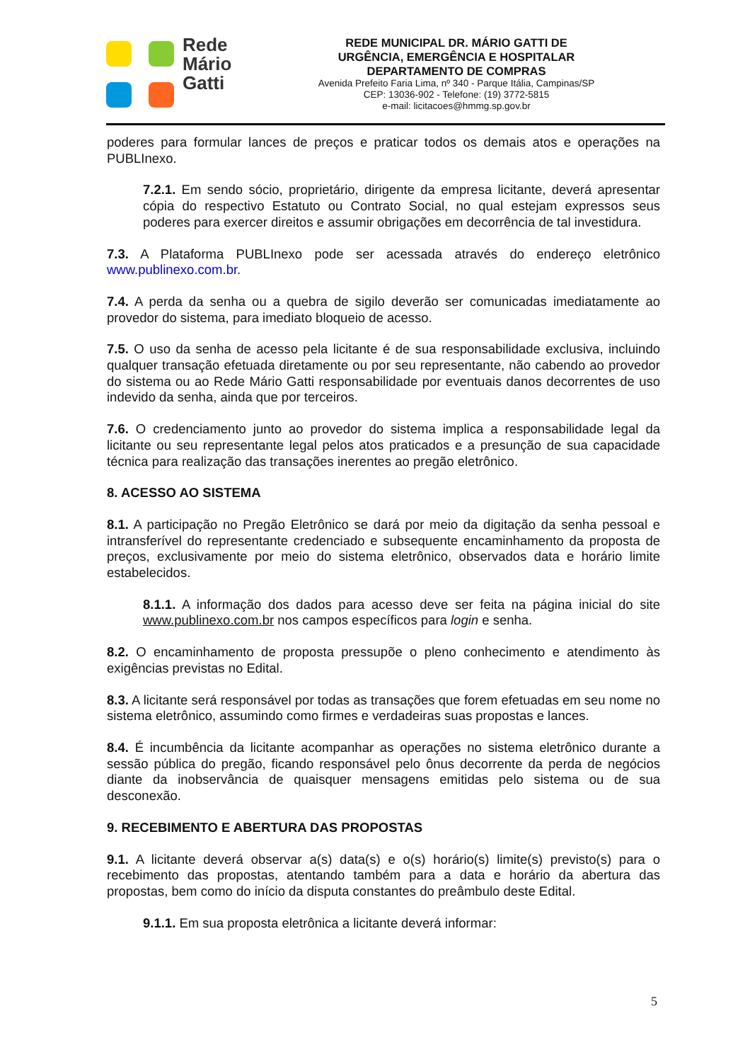Rede
Mário
Gatti
REDE MUNICIPAL DR. MÁRIO GATTI DE
URGÊNCIA, EMERGÊNCIA E HOSPITALAR
DEPARTAMENTO DE COMPRAS
Avenida Prefeito Faria Lima, nº 340 - Parque Itália, Campinas/SP
CEP: 13036-902 - Telefone: (19) 3772-5815
e-mail: licitacoes@hmmg.sp.gov.br
poderes para formular lances de preços e praticar todos os demais atos e operações na PUBLInexo.
7.2.1. Em sendo sócio, proprietário, dirigente da empresa licitante, deverá apresentar cópia do respectivo Estatuto ou Contrato Social, no qual estejam expressos seus poderes para exercer direitos e assumir obrigações em decorrência de tal investidura.
7.3. A Plataforma PUBLInexo pode ser acessada através do endereço eletrônico www.publinexo.com.br.
7.4. A perda da senha ou a quebra de sigilo deverão ser comunicadas imediatamente ao provedor do sistema, para imediato bloqueio de acesso.
7.5. O uso da senha de acesso pela licitante é de sua responsabilidade exclusiva, incluindo qualquer transação efetuada diretamente ou por seu representante, não cabendo ao provedor do sistema ou ao Rede Mário Gatti responsabilidade por eventuais danos decorrentes de uso indevido da senha, ainda que por terceiros.
7.6. O credenciamento junto ao provedor do sistema implica a responsabilidade legal da licitante ou seu representante legal pelos atos praticados e a presunção de sua capacidade técnica para realização das transações inerentes ao pregão eletrônico.
8. ACESSO AO SISTEMA
8.1. A participação no Pregão Eletrônico se dará por meio da digitação da senha pessoal e intransferível do representante credenciado e subsequente encaminhamento da proposta de preços, exclusivamente por meio do sistema eletrônico, observados data e horário limite estabelecidos.
8.1.1. A informação dos dados para acesso deve ser feita na página inicial do site www.publinexo.com.br nos campos específicos para login e senha.
8.2. O encaminhamento de proposta pressupõe o pleno conhecimento e atendimento às exigências previstas no Edital.
8.3. A licitante será responsável por todas as transações que forem efetuadas em seu nome no sistema eletrônico, assumindo como firmes e verdadeiras suas propostas e lances.
8.4. É incumbência da licitante acompanhar as operações no sistema eletrônico durante a sessão pública do pregão, ficando responsável pelo ônus decorrente da perda de negócios diante da inobservância de quaisquer mensagens emitidas pelo sistema ou de sua desconexão.
9. RECEBIMENTO E ABERTURA DAS PROPOSTAS
9.1. A licitante deverá observar a(s) data(s) e o(s) horário(s) limite(s) previsto(s) para o recebimento das propostas, atentando também para a data e horário da abertura das propostas, bem como do início da disputa constantes do preâmbulo deste Edital.
9.1.1. Em sua proposta eletrônica a licitante deverá informar:
5